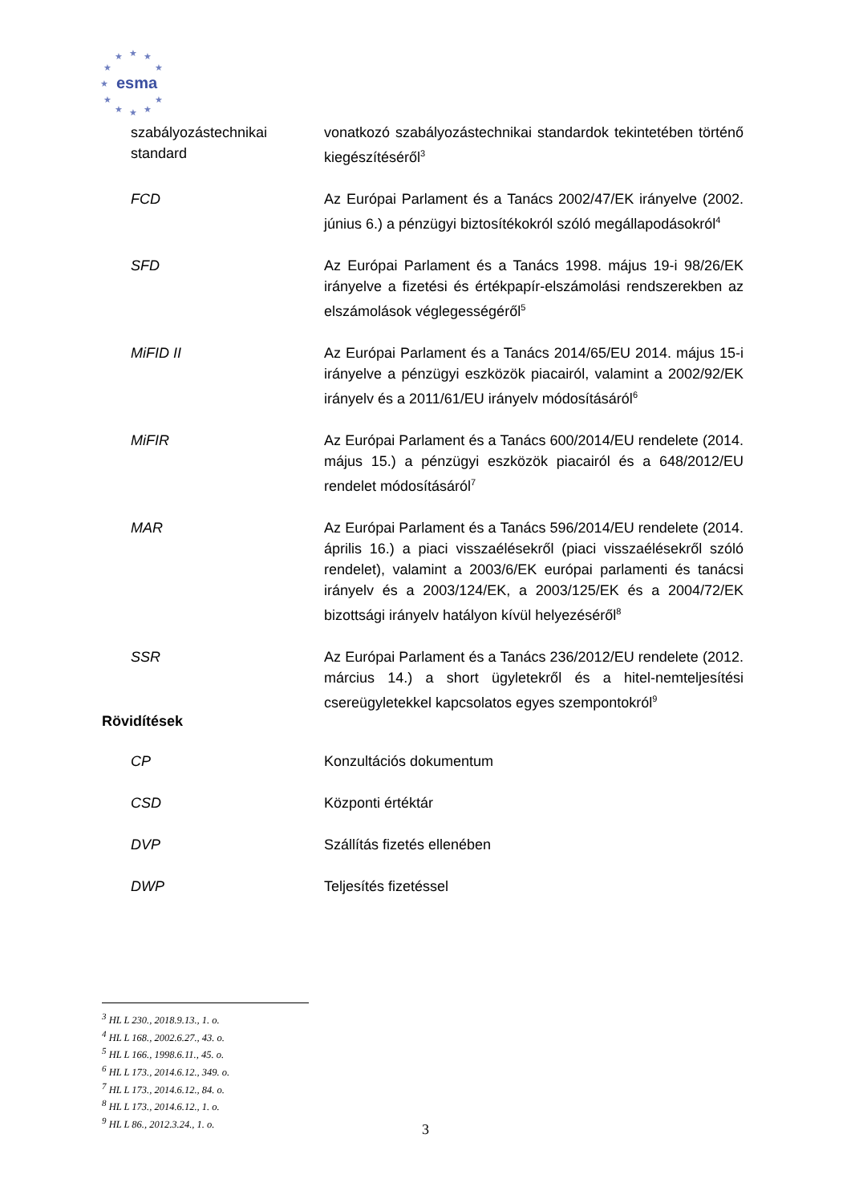★
★
★
★
★
★
★
★
★
★
★
esma
| szabályozástechnikai standard | vonatkozó szabályozástechnikai standardok tekintetében történő kiegészítéséről<sup>3</sup> |
| FCD | Az Európai Parlament és a Tanács 2002/47/EK irányelve (2002. június 6.) a pénzügyi biztosítékokról szóló megállapodásokról<sup>4</sup> |
| SFD | Az Európai Parlament és a Tanács 1998. május 19-i 98/26/EK irányelve a fizetési és értékpapír-elszámolási rendszerekben az elszámolások véglegességéről<sup>5</sup> |
| MiFID II | Az Európai Parlament és a Tanács 2014/65/EU 2014. május 15-i irányelve a pénzügyi eszközök piacairól, valamint a 2002/92/EK irányelv és a 2011/61/EU irányelv módosításáról<sup>6</sup> |
| MiFIR | Az Európai Parlament és a Tanács 600/2014/EU rendelete (2014. május 15.) a pénzügyi eszközök piacairól és a 648/2012/EU rendelet módosításáról<sup>7</sup> |
| MAR | Az Európai Parlament és a Tanács 596/2014/EU rendelete (2014. április 16.) a piaci visszaélésekről (piaci visszaélésekről szóló rendelet), valamint a 2003/6/EK európai parlamenti és tanácsi irányelv és a 2003/124/EK, a 2003/125/EK és a 2004/72/EK bizottsági irányelv hatályon kívül helyezéséről<sup>8</sup> |
| SSR | Az Európai Parlament és a Tanács 236/2012/EU rendelete (2012. március 14.) a short ügyletekről és a hitel-nemteljesítési csereügyletekkel kapcsolatos egyes szempontokról<sup>9</sup> |
Rövidítések
| CP | Konzultációs dokumentum |
| CSD | Központi értéktár |
| DVP | Szállítás fizetés ellenében |
| DWP | Teljesítés fizetéssel |
<sup>3</sup> HL L 230., 2018.9.13., 1. o.
<sup>4</sup> HL L 168., 2002.6.27., 43. o.
<sup>5</sup> HL L 166., 1998.6.11., 45. o.
<sup>6</sup> HL L 173., 2014.6.12., 349. o.
<sup>7</sup> HL L 173., 2014.6.12., 84. o.
<sup>8</sup> HL L 173., 2014.6.12., 1. o.
<sup>9</sup> HL L 86., 2012.3.24., 1. o.
3